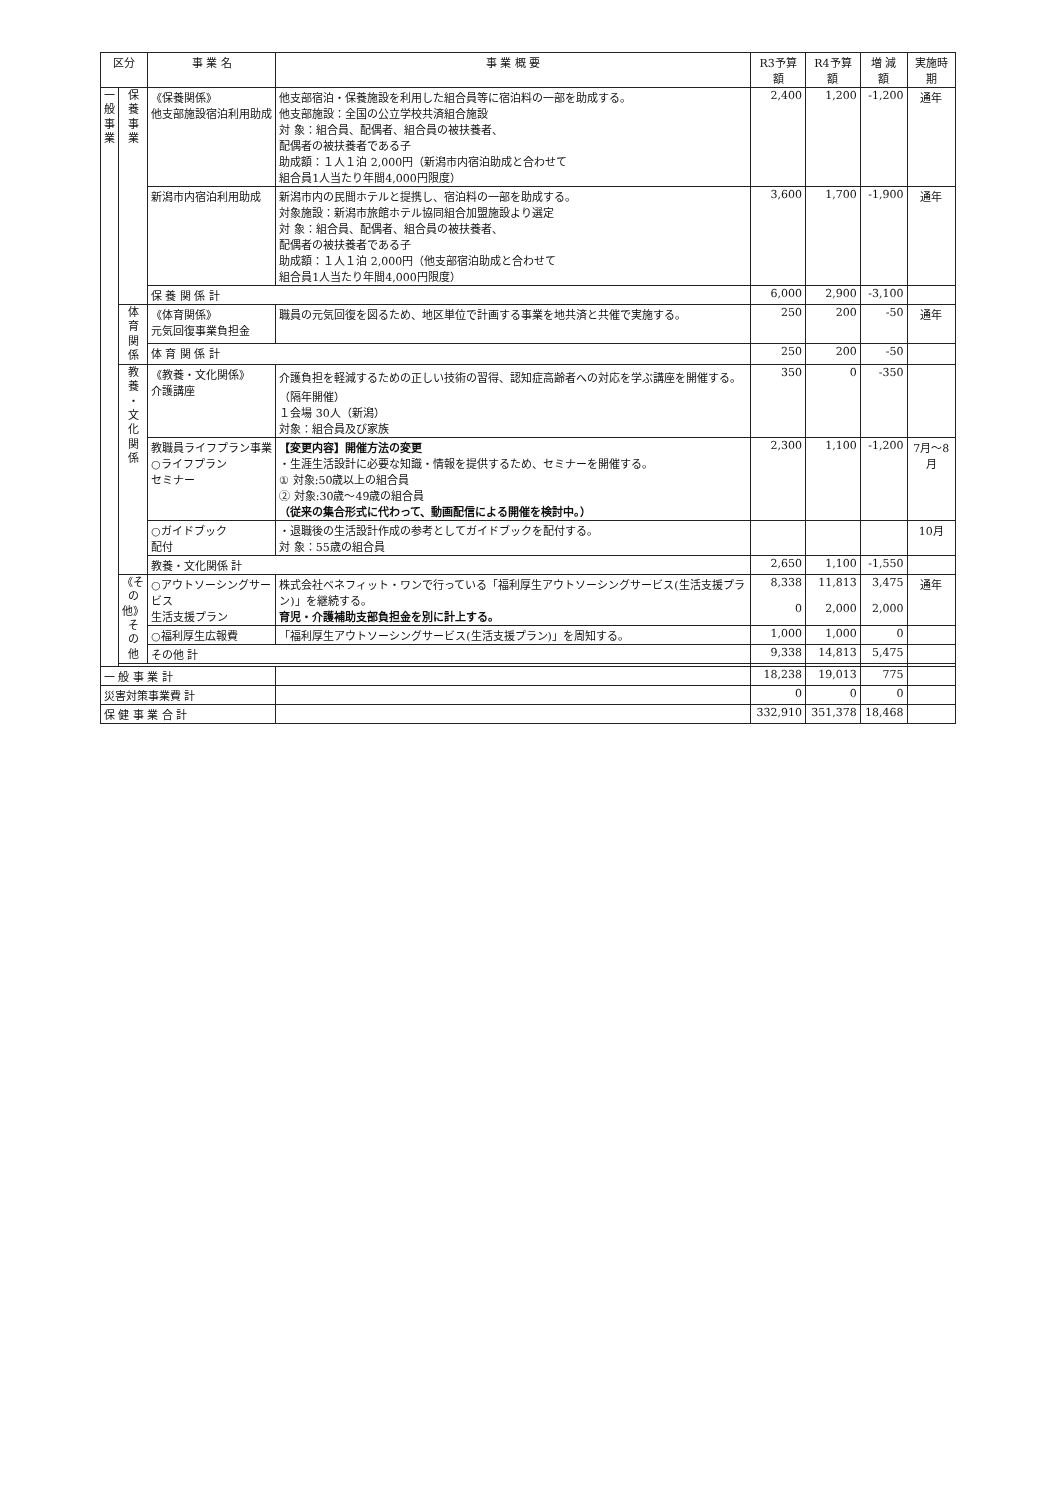| 区分 | | 事 業 名 | 事 業 概 要 | R3予算額 | R4予算額 | 増 減 額 | 実施時期 |
| --- | --- | --- | --- | --- | --- | --- | --- |
| 一 般 事 業 | 保 養 事 業 | 《保養関係》 他支部施設宿泊利用助成 | 他支部宿泊・保養施設を利用した組合員等に宿泊料の一部を助成する。 他支部施設：全国の公立学校共済組合施設 対 象：組合員、配偶者、組合員の被扶養者、 配偶者の被扶養者である子 助成額：１人１泊 2,000円（新潟市内宿泊助成と合わせて 組合員1人当たり年間4,000円限度） | 2,400 | 1,200 | -1,200 | 通年 |
| | | 新潟市内宿泊利用助成 | 新潟市内の民間ホテルと提携し、宿泊料の一部を助成する。 対象施設：新潟市旅館ホテル協同組合加盟施設より選定 対 象：組合員、配偶者、組合員の被扶養者、 配偶者の被扶養者である子 助成額：１人１泊 2,000円（他支部宿泊助成と合わせて 組合員1人当たり年間4,000円限度） | 3,600 | 1,700 | -1,900 | 通年 |
| | | 保 養 関 係 計 | | 6,000 | 2,900 | -3,100 | |
| | 体 育 関 係 | 《体育関係》 元気回復事業負担金 | 職員の元気回復を図るため、地区単位で計画する事業を地共済と共催で実施する。 | 250 | 200 | -50 | 通年 |
| | | 体 育 関 係 計 | | 250 | 200 | -50 | |
| | 教 養 ・ 文 化 関 係 | 《教養・文化関係》 介護講座 | 介護負担を軽減するための正しい技術の習得、認知症高齢者への対応を学ぶ講座を開催する。（隔年開催） １会場 30人（新潟） 対象：組合員及び家族 | 350 | 0 | -350 | |
| | | 教職員ライフプラン事業 ○ライフプラン セミナー | 【変更内容】開催方法の変更 ・生涯生活設計に必要な知識・情報を提供するため、セミナーを開催する。 ① 対象:50歳以上の組合員 ② 対象:30歳～49歳の組合員 （従来の集合形式に代わって、動画配信による開催を検討中。） | 2,300 | 1,100 | -1,200 | 7月～8月 |
| | | ○ガイドブック 配付 | ・退職後の生活設計作成の参考としてガイドブックを配付する。 対 象：55歳の組合員 | | | | 10月 |
| | | 教養・文化関係 計 | | 2,650 | 1,100 | -1,550 | |
| | 《その他》 そ の 他 | ○アウトソーシングサービス 生活支援プラン | 株式会社ベネフィット・ワンで行っている「福利厚生アウトソーシングサービス(生活支援プラン)」を継続する。 育児・介護補助支部負担金を別に計上する。 | 8,338 0 | 11,813 2,000 | 3,475 2,000 | 通年 |
| | | ○福利厚生広報費 | 「福利厚生アウトソーシングサービス(生活支援プラン)」を周知する。 | 1,000 | 1,000 | 0 | |
| | | その他 計 | | 9,338 | 14,813 | 5,475 | |
| 一 般 事 業 計 | | | | 18,238 | 19,013 | 775 | |
| 災害対策事業費 計 | | | | 0 | 0 | 0 | |
| 保 健 事 業 合 計 | | | | 332,910 | 351,378 | 18,468 | |